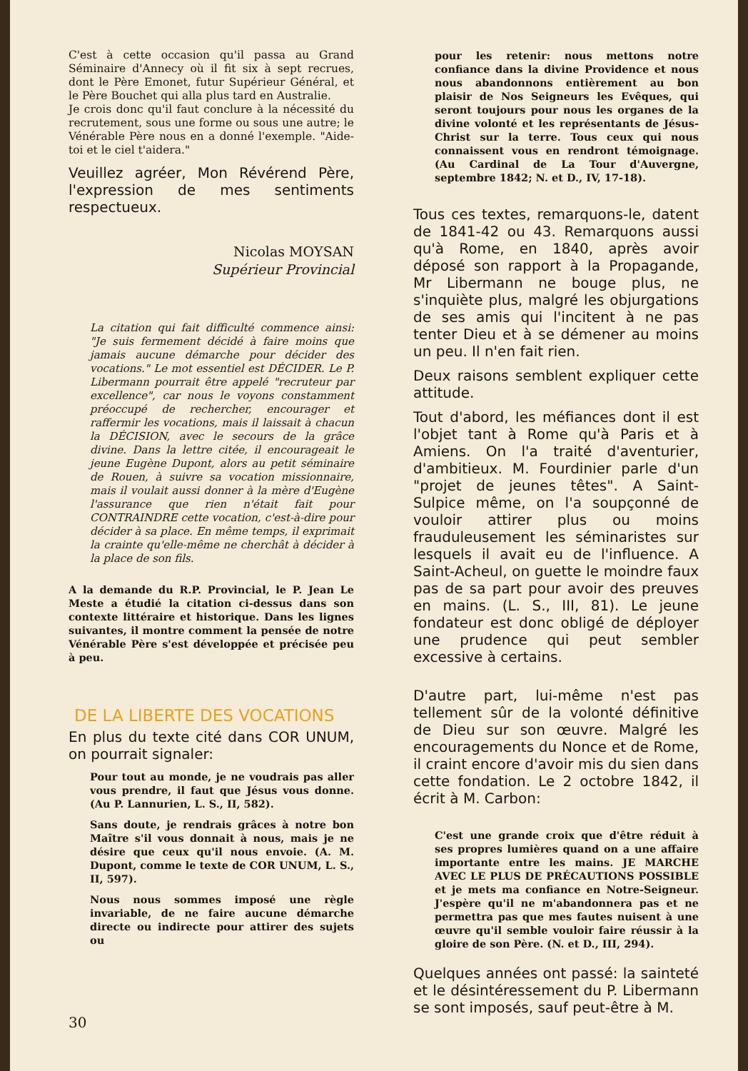C'est à cette occasion qu'il passa au Grand Séminaire d'Annecy où il fit six à sept recrues, dont le Père Emonet, futur Supérieur Général, et le Père Bouchet qui alla plus tard en Australie.
Je crois donc qu'il faut conclure à la nécessité du recrutement, sous une forme ou sous une autre; le Vénérable Père nous en a donné l'exemple. "Aide-toi et le ciel t'aidera."
Veuillez agréer, Mon Révérend Père, l'expression de mes sentiments respectueux.
Nicolas MOYSAN
Supérieur Provincial
La citation qui fait difficulté commence ainsi: "Je suis fermement décidé à faire moins que jamais aucune démarche pour décider des vocations." Le mot essentiel est DÉCIDER. Le P. Libermann pourrait être appelé "recruteur par excellence", car nous le voyons constamment préoccupé de rechercher, encourager et raffermir les vocations, mais il laissait à chacun la DÉCISION, avec le secours de la grâce divine. Dans la lettre citée, il encourageait le jeune Eugène Dupont, alors au petit séminaire de Rouen, à suivre sa vocation missionnaire, mais il voulait aussi donner à la mère d'Eugène l'assurance que rien n'était fait pour CONTRAINDRE cette vocation, c'est-à-dire pour décider à sa place. En même temps, il exprimait la crainte qu'elle-même ne cherchât à décider à la place de son fils.
A la demande du R.P. Provincial, le P. Jean Le Meste a étudié la citation ci-dessus dans son contexte littéraire et historique. Dans les lignes suivantes, il montre comment la pensée de notre Vénérable Père s'est développée et précisée peu à peu.
DE LA LIBERTE DES VOCATIONS
En plus du texte cité dans COR UNUM, on pourrait signaler:
Pour tout au monde, je ne voudrais pas aller vous prendre, il faut que Jésus vous donne. (Au P. Lannurien, L. S., II, 582).
Sans doute, je rendrais grâces à notre bon Maître s'il vous donnait à nous, mais je ne désire que ceux qu'il nous envoie. (A. M. Dupont, comme le texte de COR UNUM, L. S., II, 597).
Nous nous sommes imposé une règle invariable, de ne faire aucune démarche directe ou indirecte pour attirer des sujets ou
pour les retenir: nous mettons notre confiance dans la divine Providence et nous nous abandonnons entièrement au bon plaisir de Nos Seigneurs les Evêques, qui seront toujours pour nous les organes de la divine volonté et les représentants de Jésus-Christ sur la terre. Tous ceux qui nous connaissent vous en rendront témoignage. (Au Cardinal de La Tour d'Auvergne, septembre 1842; N. et D., IV, 17-18).
Tous ces textes, remarquons-le, datent de 1841-42 ou 43. Remarquons aussi qu'à Rome, en 1840, après avoir déposé son rapport à la Propagande, Mr Libermann ne bouge plus, ne s'inquiète plus, malgré les objurgations de ses amis qui l'incitent à ne pas tenter Dieu et à se démener au moins un peu. Il n'en fait rien.
Deux raisons semblent expliquer cette attitude.
Tout d'abord, les méfiances dont il est l'objet tant à Rome qu'à Paris et à Amiens. On l'a traité d'aventurier, d'ambitieux. M. Fourdinier parle d'un "projet de jeunes têtes". A Saint-Sulpice même, on l'a soupçonné de vouloir attirer plus ou moins frauduleusement les séminaristes sur lesquels il avait eu de l'influence. A Saint-Acheul, on guette le moindre faux pas de sa part pour avoir des preuves en mains. (L. S., III, 81). Le jeune fondateur est donc obligé de déployer une prudence qui peut sembler excessive à certains.
D'autre part, lui-même n'est pas tellement sûr de la volonté définitive de Dieu sur son œuvre. Malgré les encouragements du Nonce et de Rome, il craint encore d'avoir mis du sien dans cette fondation. Le 2 octobre 1842, il écrit à M. Carbon:
C'est une grande croix que d'être réduit à ses propres lumières quand on a une affaire importante entre les mains. JE MARCHE AVEC LE PLUS DE PRÉCAUTIONS POSSIBLE et je mets ma confiance en Notre-Seigneur. J'espère qu'il ne m'abandonnera pas et ne permettra pas que mes fautes nuisent à une œuvre qu'il semble vouloir faire réussir à la gloire de son Père. (N. et D., III, 294).
Quelques années ont passé: la sainteté et le désintéressement du P. Libermann se sont imposés, sauf peut-être à M.
30